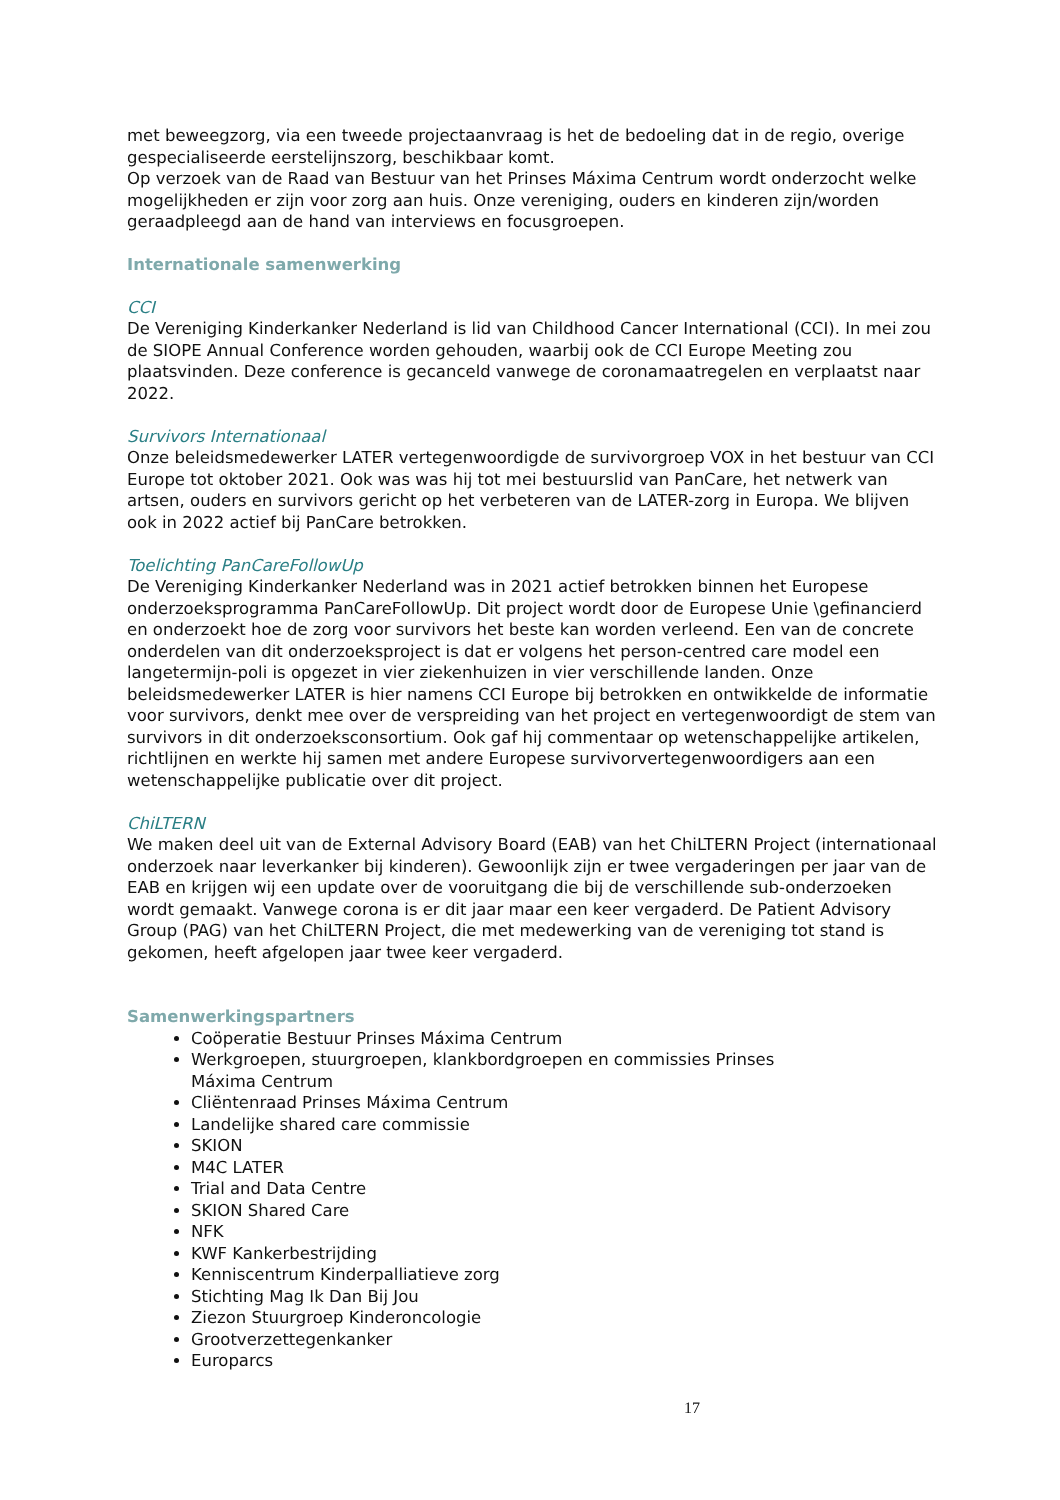met beweegzorg, via een tweede projectaanvraag is het de bedoeling dat in de regio, overige gespecialiseerde eerstelijnszorg, beschikbaar komt.
Op verzoek van de Raad van Bestuur van het Prinses Máxima Centrum wordt onderzocht welke mogelijkheden er zijn voor zorg aan huis. Onze vereniging, ouders en kinderen zijn/worden geraadpleegd aan de hand van interviews en focusgroepen.
Internationale samenwerking
CCI
De Vereniging Kinderkanker Nederland is lid van Childhood Cancer International (CCI). In mei zou de SIOPE Annual Conference worden gehouden, waarbij ook de CCI Europe Meeting zou plaatsvinden. Deze conference is gecanceld vanwege de coronamaatregelen en verplaatst naar 2022.
Survivors Internationaal
Onze beleidsmedewerker LATER vertegenwoordigde de survivorgroep VOX in het bestuur van CCI Europe tot oktober 2021. Ook was was hij tot mei bestuurslid van PanCare, het netwerk van artsen, ouders en survivors gericht op het verbeteren van de LATER-zorg in Europa. We blijven ook in 2022 actief bij PanCare betrokken.
Toelichting PanCareFollowUp
De Vereniging Kinderkanker Nederland was in 2021 actief betrokken binnen het Europese onderzoeksprogramma PanCareFollowUp. Dit project wordt door de Europese Unie \gefinancierd en onderzoekt hoe de zorg voor survivors het beste kan worden verleend. Een van de concrete onderdelen van dit onderzoeksproject is dat er volgens het person-centred care model een langetermijn-poli is opgezet in vier ziekenhuizen in vier verschillende landen. Onze beleidsmedewerker LATER is hier namens CCI Europe bij betrokken en ontwikkelde de informatie voor survivors, denkt mee over de verspreiding van het project en vertegenwoordigt de stem van survivors in dit onderzoeksconsortium. Ook gaf hij commentaar op wetenschappelijke artikelen, richtlijnen en werkte hij samen met andere Europese survivorvertegenwoordigers aan een wetenschappelijke publicatie over dit project.
ChiLTERN
We maken deel uit van de External Advisory Board (EAB) van het ChiLTERN Project (internationaal onderzoek naar leverkanker bij kinderen). Gewoonlijk zijn er twee vergaderingen per jaar van de EAB en krijgen wij een update over de vooruitgang die bij de verschillende sub-onderzoeken wordt gemaakt. Vanwege corona is er dit jaar maar een keer vergaderd. De Patient Advisory Group (PAG) van het ChiLTERN Project, die met medewerking van de vereniging tot stand is gekomen, heeft afgelopen jaar twee keer vergaderd.
Samenwerkingspartners
Coöperatie Bestuur Prinses Máxima Centrum
Werkgroepen, stuurgroepen, klankbordgroepen en commissies Prinses Máxima Centrum
Cliëntenraad Prinses Máxima Centrum
Landelijke shared care commissie
SKION
M4C LATER
Trial and Data Centre
SKION Shared Care
NFK
KWF Kankerbestrijding
Kenniscentrum Kinderpalliatieve zorg
Stichting Mag Ik Dan Bij Jou
Ziezon Stuurgroep Kinderoncologie
Grootverzettegenkanker
Europarcs
17